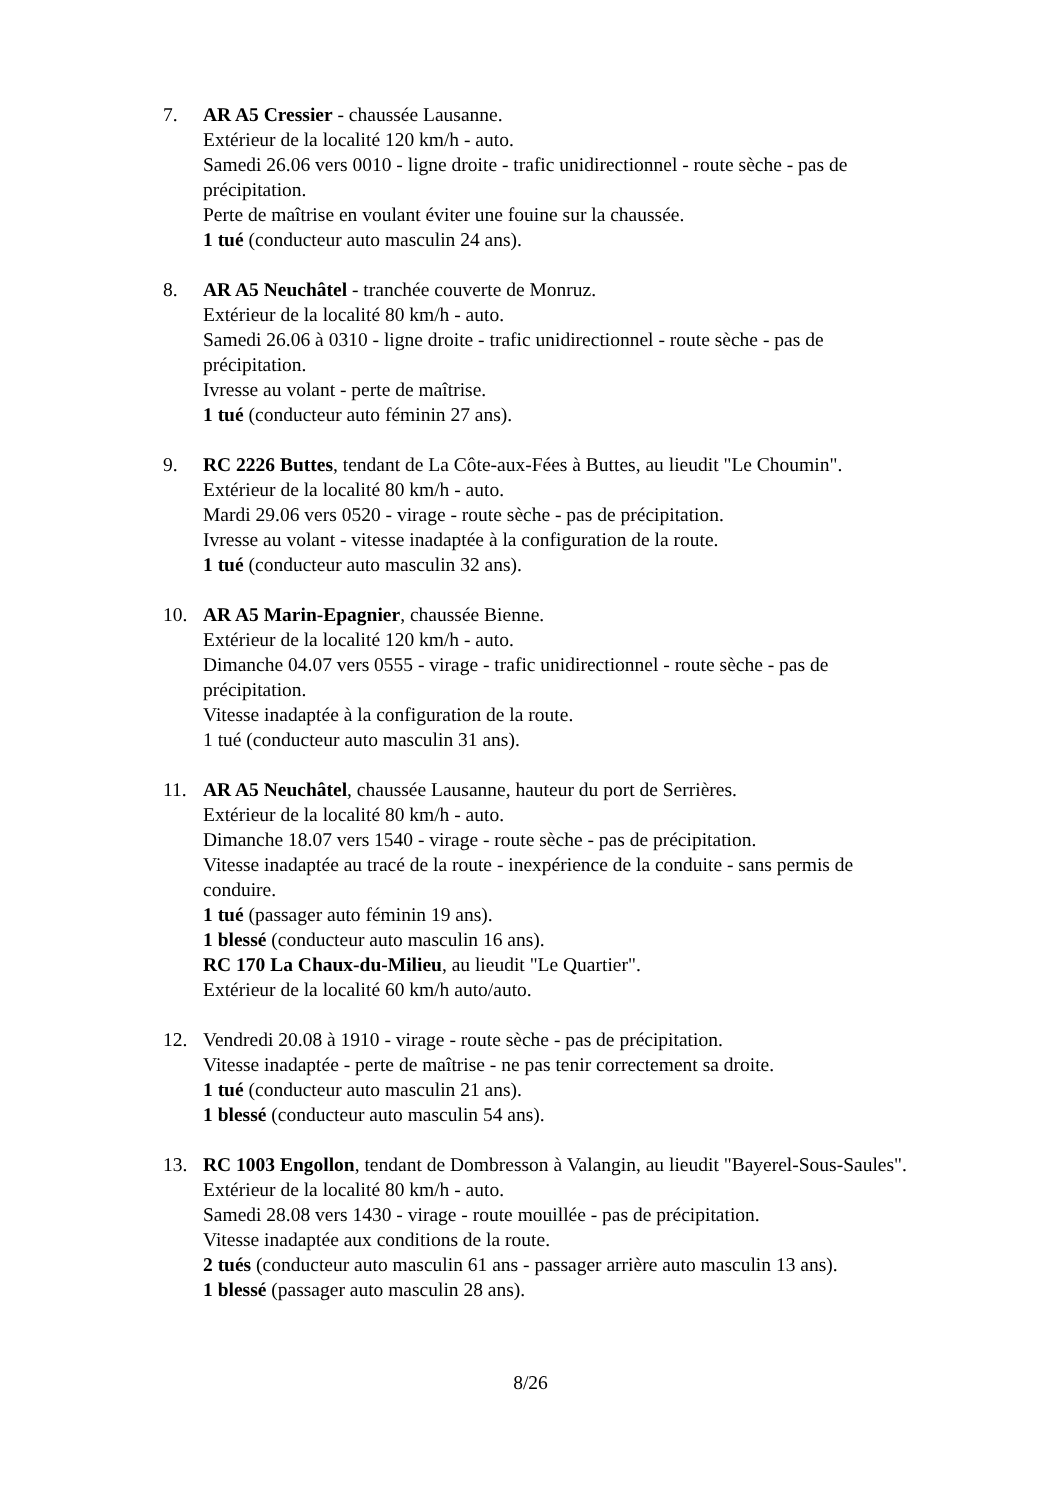7. AR A5 Cressier - chaussée Lausanne.
Extérieur de la localité 120 km/h - auto.
Samedi 26.06 vers 0010 - ligne droite - trafic unidirectionnel - route sèche - pas de précipitation.
Perte de maîtrise en voulant éviter une fouine sur la chaussée.
1 tué (conducteur auto masculin 24 ans).
8. AR A5 Neuchâtel - tranchée couverte de Monruz.
Extérieur de la localité 80 km/h - auto.
Samedi 26.06 à 0310 - ligne droite - trafic unidirectionnel - route sèche - pas de précipitation.
Ivresse au volant - perte de maîtrise.
1 tué (conducteur auto féminin 27 ans).
9. RC 2226 Buttes, tendant de La Côte-aux-Fées à Buttes, au lieudit "Le Choumin".
Extérieur de la localité 80 km/h - auto.
Mardi 29.06 vers 0520 - virage - route sèche - pas de précipitation.
Ivresse au volant - vitesse inadaptée à la configuration de la route.
1 tué (conducteur auto masculin 32 ans).
10. AR A5 Marin-Epagnier, chaussée Bienne.
Extérieur de la localité 120 km/h - auto.
Dimanche 04.07 vers 0555 - virage - trafic unidirectionnel - route sèche - pas de précipitation.
Vitesse inadaptée à la configuration de la route.
1 tué (conducteur auto masculin 31 ans).
11. AR A5 Neuchâtel, chaussée Lausanne, hauteur du port de Serrières.
Extérieur de la localité 80 km/h - auto.
Dimanche 18.07 vers 1540 - virage - route sèche - pas de précipitation.
Vitesse inadaptée au tracé de la route - inexpérience de la conduite - sans permis de conduire.
1 tué (passager auto féminin 19 ans).
1 blessé (conducteur auto masculin 16 ans).
RC 170 La Chaux-du-Milieu, au lieudit "Le Quartier".
Extérieur de la localité 60 km/h auto/auto.
12. Vendredi 20.08 à 1910 - virage - route sèche - pas de précipitation.
Vitesse inadaptée - perte de maîtrise - ne pas tenir correctement sa droite.
1 tué (conducteur auto masculin 21 ans).
1 blessé (conducteur auto masculin 54 ans).
13. RC 1003 Engollon, tendant de Dombresson à Valangin, au lieudit "Bayerel-Sous-Saules".
Extérieur de la localité 80 km/h - auto.
Samedi 28.08 vers 1430 - virage - route mouillée - pas de précipitation.
Vitesse inadaptée aux conditions de la route.
2 tués (conducteur auto masculin 61 ans - passager arrière auto masculin 13 ans).
1 blessé (passager auto masculin 28 ans).
8/26